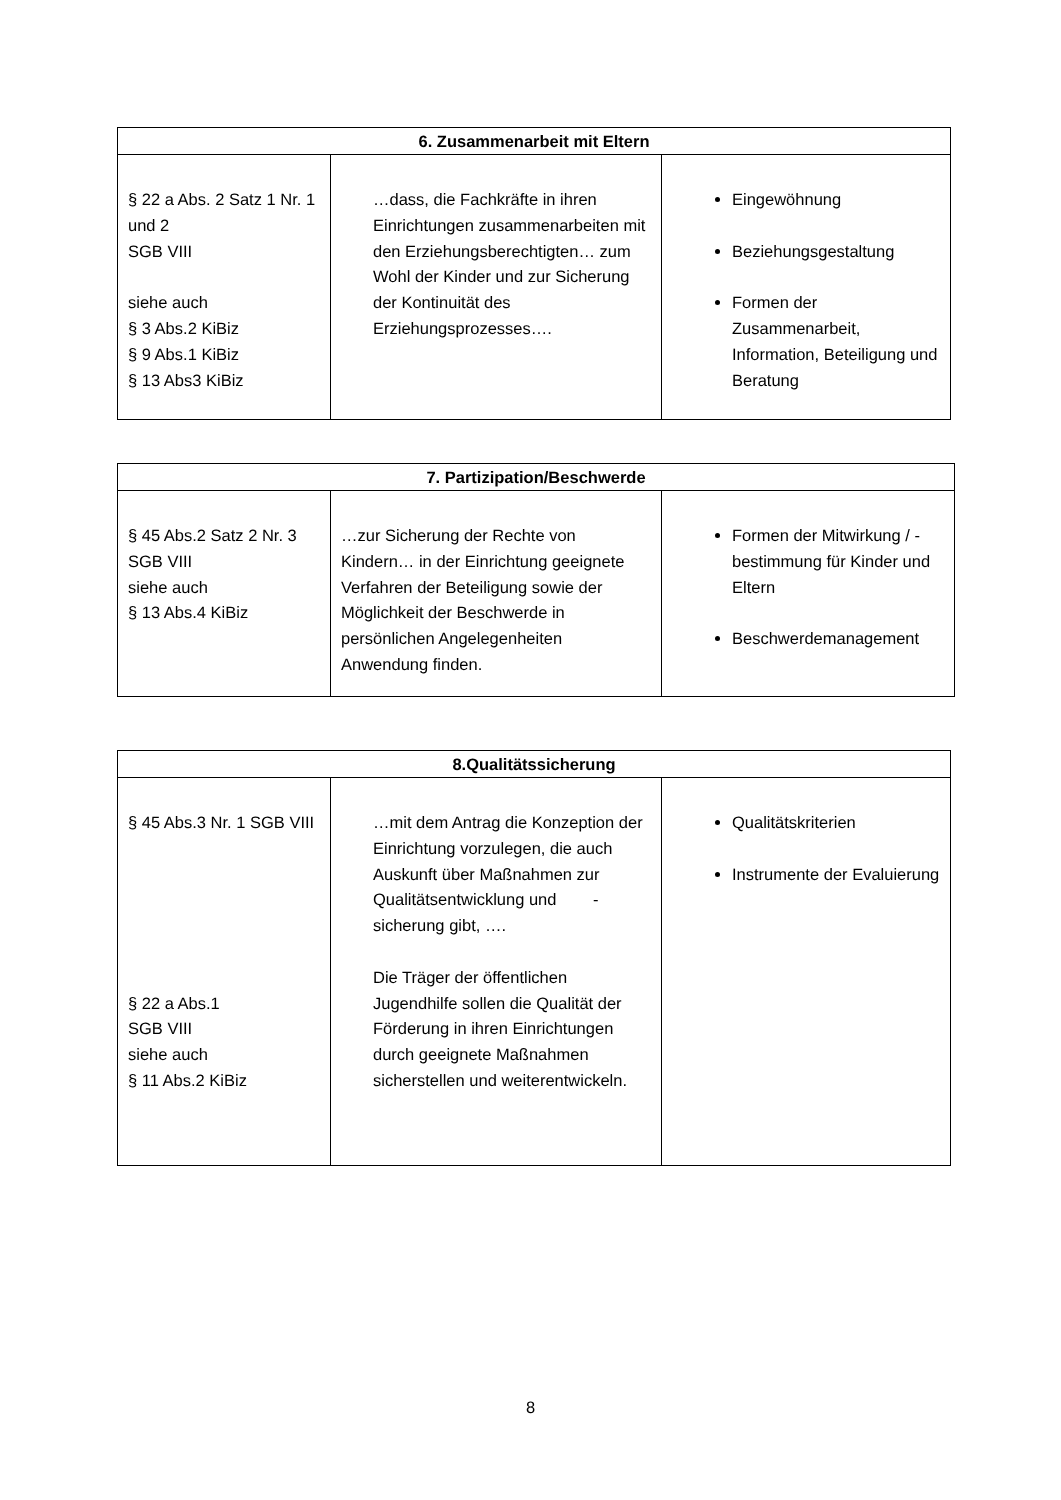| 6. Zusammenarbeit mit Eltern | | |
| --- | --- | --- |
| § 22 a Abs. 2 Satz 1 Nr. 1 und 2 SGB VIII siehe auch § 3 Abs.2 KiBiz § 9 Abs.1 KiBiz § 13 Abs3 KiBiz | …dass, die Fachkräfte in ihren Einrichtungen zusammenarbeiten mit den Erziehungsberechtigten… zum Wohl der Kinder und zur Sicherung der Kontinuität des Erziehungsprozesses…. | Eingewöhnung Beziehungsgestaltung Formen der Zusammenarbeit, Information, Beteiligung und Beratung |
| 7. Partizipation/Beschwerde | | |
| --- | --- | --- |
| § 45 Abs.2 Satz 2 Nr. 3 SGB VIII siehe auch § 13 Abs.4 KiBiz | …zur Sicherung der Rechte von Kindern… in der Einrichtung geeignete Verfahren der Beteiligung sowie der Möglichkeit der Beschwerde in persönlichen Angelegenheiten Anwendung finden. | Formen der Mitwirkung / -bestimmung für Kinder und Eltern Beschwerdemanagement |
| 8.Qualitätssicherung | | |
| --- | --- | --- |
| § 45 Abs.3 Nr. 1 SGB VIII § 22 a Abs.1 SGB VIII siehe auch § 11 Abs.2 KiBiz | …mit dem Antrag die Konzeption der Einrichtung vorzulegen, die auch Auskunft über Maßnahmen zur Qualitätsentwicklung und -sicherung gibt, …. Die Träger der öffentlichen Jugendhilfe sollen die Qualität der Förderung in ihren Einrichtungen durch geeignete Maßnahmen sicherstellen und weiterentwickeln. | Qualitätskriterien Instrumente der Evaluierung |
8